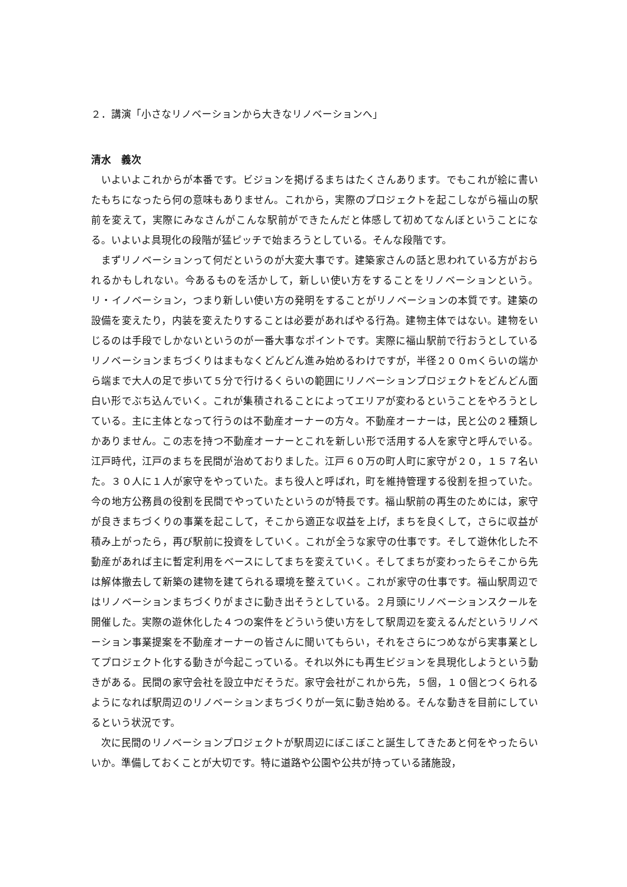２．講演「小さなリノベーションから大きなリノベーションへ」
清水　義次
いよいよこれからが本番です。ビジョンを掲げるまちはたくさんあります。でもこれが絵に書いたもちになったら何の意味もありません。これから，実際のプロジェクトを起こしながら福山の駅前を変えて，実際にみなさんがこんな駅前ができたんだと体感して初めてなんぼということになる。いよいよ具現化の段階が猛ピッチで始まろうとしている。そんな段階です。
まずリノベーションって何だというのが大変大事です。建築家さんの話と思われている方がおられるかもしれない。今あるものを活かして，新しい使い方をすることをリノベーションという。リ・イノベーション，つまり新しい使い方の発明をすることがリノベーションの本質です。建築の設備を変えたり，内装を変えたりすることは必要があればやる行為。建物主体ではない。建物をいじるのは手段でしかないというのが一番大事なポイントです。実際に福山駅前で行おうとしているリノベーションまちづくりはまもなくどんどん進み始めるわけですが，半径２００ｍくらいの端から端まで大人の足で歩いて５分で行けるくらいの範囲にリノベーションプロジェクトをどんどん面白い形でぶち込んでいく。これが集積されることによってエリアが変わるということをやろうとしている。主に主体となって行うのは不動産オーナーの方々。不動産オーナーは，民と公の２種類しかありません。この志を持つ不動産オーナーとこれを新しい形で活用する人を家守と呼んでいる。江戸時代，江戸のまちを民間が治めておりました。江戸６０万の町人町に家守が２０，１５７名いた。３０人に１人が家守をやっていた。まち役人と呼ばれ，町を維持管理する役割を担っていた。今の地方公務員の役割を民間でやっていたというのが特長です。福山駅前の再生のためには，家守が良きまちづくりの事業を起こして，そこから適正な収益を上げ，まちを良くして，さらに収益が積み上がったら，再び駅前に投資をしていく。これが全うな家守の仕事です。そして遊休化した不動産があれば主に暫定利用をベースにしてまちを変えていく。そしてまちが変わったらそこから先は解体撤去して新築の建物を建てられる環境を整えていく。これが家守の仕事です。福山駅周辺ではリノベーションまちづくりがまさに動き出そうとしている。２月頭にリノベーションスクールを開催した。実際の遊休化した４つの案件をどういう使い方をして駅周辺を変えるんだというリノベーション事業提案を不動産オーナーの皆さんに聞いてもらい，それをさらにつめながら実事業としてプロジェクト化する動きが今起こっている。それ以外にも再生ビジョンを具現化しようという動きがある。民間の家守会社を設立中だそうだ。家守会社がこれから先，５個，１０個とつくられるようになれば駅周辺のリノベーションまちづくりが一気に動き始める。そんな動きを目前にしているという状況です。
次に民間のリノベーションプロジェクトが駅周辺にぼこぼこと誕生してきたあと何をやったらいいか。準備しておくことが大切です。特に道路や公園や公共が持っている諸施設，